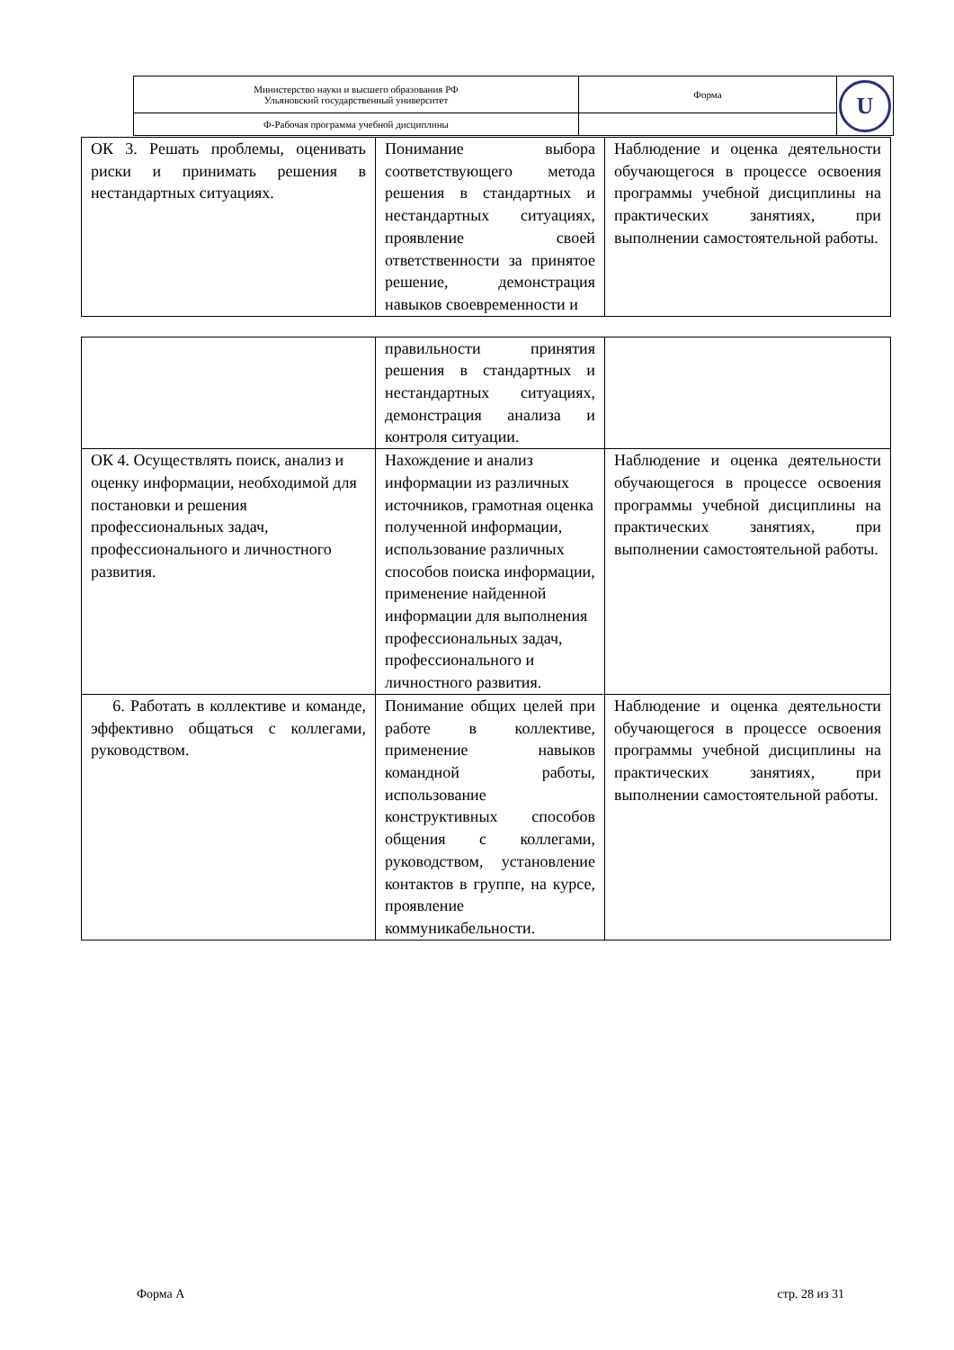| Министерство науки и высшего образования РФ Ульяновский государственный университет | Форма | U |
| Ф-Рабочая программа учебной дисциплины | | |
| ОК 3. Решать проблемы, оценивать риски и принимать решения в нестандартных ситуациях. | Понимание выбора соответствующего метода решения в стандартных и нестандартных ситуациях, проявление своей ответственности за принятое решение, демонстрация навыков своевременности и | Наблюдение и оценка деятельности обучающегося в процессе освоения программы учебной дисциплины на практических занятиях, при выполнении самостоятельной работы. |
| | правильности принятия решения в стандартных и нестандартных ситуациях, демонстрация анализа и контроля ситуации. | |
| ОК 4. Осуществлять поиск, анализ и оценку информации, необходимой для постановки и решения профессиональных задач, профессионального и личностного развития. | Нахождение и анализ информации из различных источников, грамотная оценка полученной информации, использование различных способов поиска информации, применение найденной информации для выполнения профессиональных задач, профессионального и личностного развития. | Наблюдение и оценка деятельности обучающегося в процессе освоения программы учебной дисциплины на практических занятиях, при выполнении самостоятельной работы. |
| 6. Работать в коллективе и команде, эффективно общаться с коллегами, руководством. | Понимание общих целей при работе в коллективе, применение навыков командной работы, использование конструктивных способов общения с коллегами, руководством, установление контактов в группе, на курсе, проявление коммуникабельности. | Наблюдение и оценка деятельности обучающегося в процессе освоения программы учебной дисциплины на практических занятиях, при выполнении самостоятельной работы. |
Форма А стр. 28 из 31